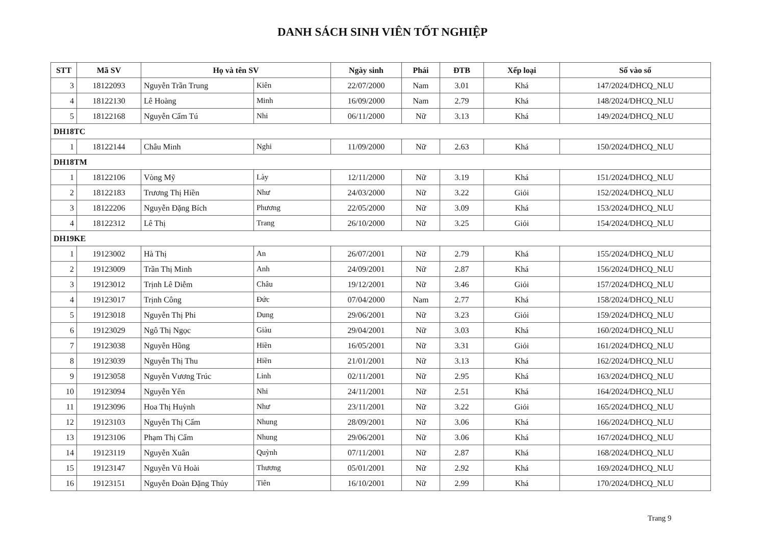DANH SÁCH SINH VIÊN TỐT NGHIỆP
| STT | Mã SV | Họ và tên SV | | Ngày sinh | Phái | ĐTB | Xếp loại | Số vào sổ |
| --- | --- | --- | --- | --- | --- | --- | --- | --- |
| 3 | 18122093 | Nguyễn Trần Trung | Kiên | 22/07/2000 | Nam | 3.01 | Khá | 147/2024/DHCQ_NLU |
| 4 | 18122130 | Lê Hoàng | Minh | 16/09/2000 | Nam | 2.79 | Khá | 148/2024/DHCQ_NLU |
| 5 | 18122168 | Nguyễn Cẩm Tú | Nhi | 06/11/2000 | Nữ | 3.13 | Khá | 149/2024/DHCQ_NLU |
| DH18TC | | | | | | | | |
| 1 | 18122144 | Châu Minh | Nghi | 11/09/2000 | Nữ | 2.63 | Khá | 150/2024/DHCQ_NLU |
| DH18TM | | | | | | | | |
| 1 | 18122106 | Vòng Mỹ | Lày | 12/11/2000 | Nữ | 3.19 | Khá | 151/2024/DHCQ_NLU |
| 2 | 18122183 | Trương Thị Hiền | Như | 24/03/2000 | Nữ | 3.22 | Giỏi | 152/2024/DHCQ_NLU |
| 3 | 18122206 | Nguyễn Đặng Bích | Phương | 22/05/2000 | Nữ | 3.09 | Khá | 153/2024/DHCQ_NLU |
| 4 | 18122312 | Lê Thị | Trang | 26/10/2000 | Nữ | 3.25 | Giỏi | 154/2024/DHCQ_NLU |
| DH19KE | | | | | | | | |
| 1 | 19123002 | Hà Thị | An | 26/07/2001 | Nữ | 2.79 | Khá | 155/2024/DHCQ_NLU |
| 2 | 19123009 | Trần Thị Minh | Anh | 24/09/2001 | Nữ | 2.87 | Khá | 156/2024/DHCQ_NLU |
| 3 | 19123012 | Trịnh Lê Diễm | Châu | 19/12/2001 | Nữ | 3.46 | Giỏi | 157/2024/DHCQ_NLU |
| 4 | 19123017 | Trịnh Công | Đức | 07/04/2000 | Nam | 2.77 | Khá | 158/2024/DHCQ_NLU |
| 5 | 19123018 | Nguyễn Thị Phi | Dung | 29/06/2001 | Nữ | 3.23 | Giỏi | 159/2024/DHCQ_NLU |
| 6 | 19123029 | Ngô Thị Ngọc | Giàu | 29/04/2001 | Nữ | 3.03 | Khá | 160/2024/DHCQ_NLU |
| 7 | 19123038 | Nguyễn Hồng | Hiền | 16/05/2001 | Nữ | 3.31 | Giỏi | 161/2024/DHCQ_NLU |
| 8 | 19123039 | Nguyễn Thị Thu | Hiền | 21/01/2001 | Nữ | 3.13 | Khá | 162/2024/DHCQ_NLU |
| 9 | 19123058 | Nguyễn Vương Trúc | Linh | 02/11/2001 | Nữ | 2.95 | Khá | 163/2024/DHCQ_NLU |
| 10 | 19123094 | Nguyễn Yến | Nhi | 24/11/2001 | Nữ | 2.51 | Khá | 164/2024/DHCQ_NLU |
| 11 | 19123096 | Hoa Thị Huỳnh | Như | 23/11/2001 | Nữ | 3.22 | Giỏi | 165/2024/DHCQ_NLU |
| 12 | 19123103 | Nguyễn Thị Cẩm | Nhung | 28/09/2001 | Nữ | 3.06 | Khá | 166/2024/DHCQ_NLU |
| 13 | 19123106 | Phạm Thị Cẩm | Nhung | 29/06/2001 | Nữ | 3.06 | Khá | 167/2024/DHCQ_NLU |
| 14 | 19123119 | Nguyễn Xuân | Quỳnh | 07/11/2001 | Nữ | 2.87 | Khá | 168/2024/DHCQ_NLU |
| 15 | 19123147 | Nguyễn Vũ Hoài | Thương | 05/01/2001 | Nữ | 2.92 | Khá | 169/2024/DHCQ_NLU |
| 16 | 19123151 | Nguyễn Đoàn Đặng Thủy | Tiên | 16/10/2001 | Nữ | 2.99 | Khá | 170/2024/DHCQ_NLU |
Trang 9